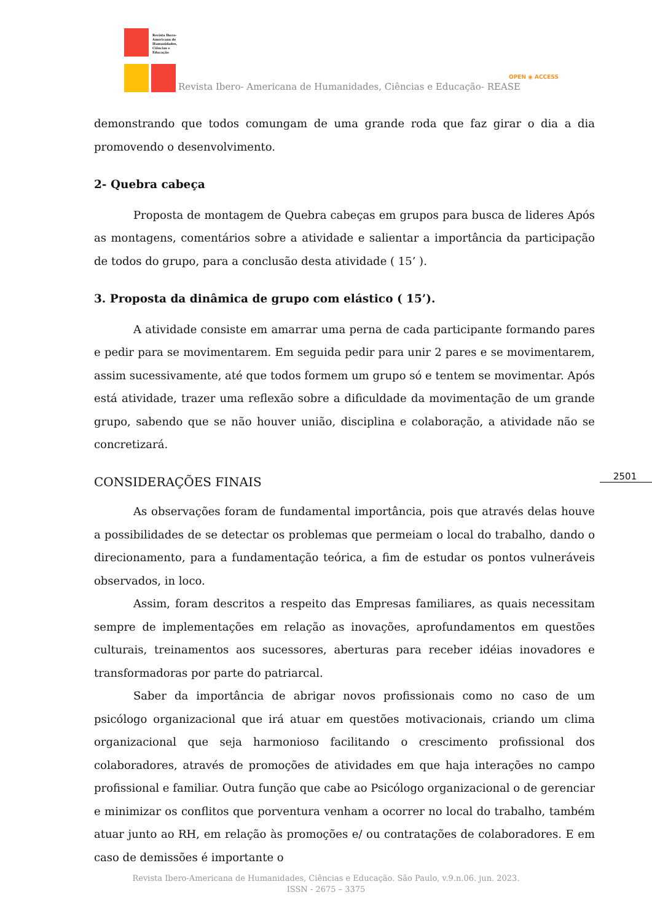Revista Ibero-Americana de Humanidades, Ciências e Educação
Revista Ibero- Americana de Humanidades, Ciências e Educação- REASE
OPEN ◉ ACCESS
demonstrando que todos comungam de uma grande roda que faz girar o dia a dia promovendo o desenvolvimento.
2- Quebra cabeça
Proposta de montagem de Quebra cabeças em grupos para busca de lideres Após as montagens, comentários sobre a atividade e salientar a importância da participação de todos do grupo, para a conclusão desta atividade ( 15’ ).
3. Proposta da dinâmica de grupo com elástico ( 15’).
A atividade consiste em amarrar uma perna de cada participante formando pares e pedir para se movimentarem. Em seguida pedir para unir 2 pares e se movimentarem, assim sucessivamente, até que todos formem um grupo só e tentem se movimentar. Após está atividade, trazer uma reflexão sobre a dificuldade da movimentação de um grande grupo, sabendo que se não houver união, disciplina e colaboração, a atividade não se concretizará.
CONSIDERAÇÕES FINAIS
As observações foram de fundamental importância, pois que através delas houve a possibilidades de se detectar os problemas que permeiam o local do trabalho, dando o direcionamento, para a fundamentação teórica, a fim de estudar os pontos vulneráveis observados, in loco.
Assim, foram descritos a respeito das Empresas familiares, as quais necessitam sempre de implementações em relação as inovações, aprofundamentos em questões culturais, treinamentos aos sucessores, aberturas para receber idéias inovadores e transformadoras por parte do patriarcal.
Saber da importância de abrigar novos profissionais como no caso de um psicólogo organizacional que irá atuar em questões motivacionais, criando um clima organizacional que seja harmonioso facilitando o crescimento profissional dos colaboradores, através de promoções de atividades em que haja interações no campo profissional e familiar. Outra função que cabe ao Psicólogo organizacional o de gerenciar e minimizar os conflitos que porventura venham a ocorrer no local do trabalho, também atuar junto ao RH, em relação às promoções e/ ou contratações de colaboradores. E em caso de demissões é importante o
2501
Revista Ibero-Americana de Humanidades, Ciências e Educação. São Paulo, v.9.n.06. jun. 2023.
ISSN - 2675 – 3375